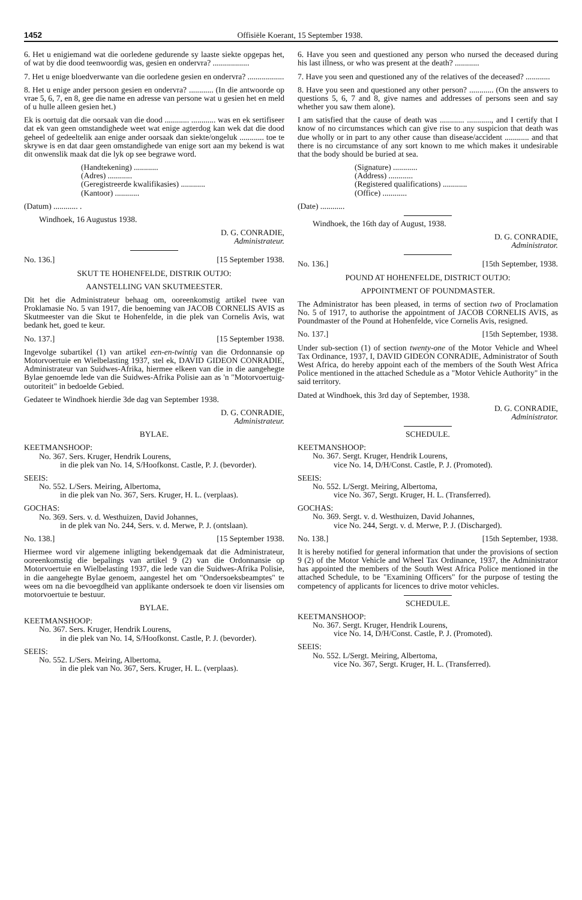1452 Offisiële Koerant, 15 September 1938.
6. Het u enigiemand wat die oorledene gedurende sy laaste siekte opgepas het, of wat by die dood teenwoordig was, gesien en ondervra? ..................
7. Het u enige bloedverwante van die oorledene gesien en ondervra? ..................
8. Het u enige ander persoon gesien en ondervra? ............ (In die antwoorde op vrae 5, 6, 7, en 8, gee die name en adresse van persone wat u gesien het en meld of u hulle alleen gesien het.)
Ek is oortuig dat die oorsaak van die dood ............ ............ was en ek sertifiseer dat ek van geen omstandighede weet wat enige agterdog kan wek dat die dood geheel of gedeeltelik aan enige ander oorsaak dan siekte/ongeluk ............ toe te skrywe is en dat daar geen omstandighede van enige sort aan my bekend is wat dit onwenslik maak dat die lyk op see begrawe word.
(Handtekening) ............
(Adres) ............
(Geregistreerde kwalifikasies) ............
(Kantoor) ............
(Datum) ............ .
Windhoek, 16 Augustus 1938.
D. G. CONRADIE,
Administrateur.
No. 136.] [15 September 1938.
SKUT TE HOHENFELDE, DISTRIK OUTJO:
AANSTELLING VAN SKUTMEESTER.
Dit het die Administrateur behaag om, ooreenkomstig artikel twee van Proklamasie No. 5 van 1917, die benoeming van JACOB CORNELIS AVIS as Skutmeester van die Skut te Hohenfelde, in die plek van Cornelis Avis, wat bedank het, goed te keur.
No. 137.] [15 September 1938.
Ingevolge subartikel (1) van artikel een-en-twintig van die Ordonnansie op Motorvoertuie en Wielbelasting 1937, stel ek, DAVID GIDEON CONRADIE, Administrateur van Suidwes-Afrika, hiermee elkeen van die in die aangehegte Bylae genoemde lede van die Suidwes-Afrika Polisie aan as 'n "Motorvoertuig-outoriteit" in bedoelde Gebied.
Gedateer te Windhoek hierdie 3de dag van September 1938.
D. G. CONRADIE,
Administrateur.
BYLAE.
KEETMANSHOOP:
No. 367. Sers. Kruger, Hendrik Lourens,
in die plek van No. 14, S/Hoofkonst. Castle, P. J. (bevorder).
SEEIS:
No. 552. L/Sers. Meiring, Albertoma,
in die plek van No. 367, Sers. Kruger, H. L. (verplaas).
GOCHAS:
No. 369. Sers. v. d. Westhuizen, David Johannes,
in de plek van No. 244, Sers. v. d. Merwe, P. J. (ontslaan).
No. 138.] [15 September 1938.
Hiermee word vir algemene inligting bekendgemaak dat die Administrateur, ooreenkomstig die bepalings van artikel 9 (2) van die Ordonnansie op Motorvoertuie en Wielbelasting 1937, die lede van die Suidwes-Afrika Polisie, in die aangehegte Bylae genoem, aangestel het om "Ondersoeksbeamptes" te wees om na die bevoegdheid van applikante ondersoek te doen vir lisensies om motorvoertuie te bestuur.
BYLAE.
KEETMANSHOOP:
No. 367. Sers. Kruger, Hendrik Lourens,
in die plek van No. 14, S/Hoofkonst. Castle, P. J. (bevorder).
SEEIS:
No. 552. L/Sers. Meiring, Albertoma,
in die plek van No. 367, Sers. Kruger, H. L. (verplaas).
6. Have you seen and questioned any person who nursed the deceased during his last illness, or who was present at the death? ............
7. Have you seen and questioned any of the relatives of the deceased? ............
8. Have you seen and questioned any other person? ............ (On the answers to questions 5, 6, 7 and 8, give names and addresses of persons seen and say whether you saw them alone).
I am satisfied that the cause of death was ............ ............, and I certify that I know of no circumstances which can give rise to any suspicion that death was due wholly or in part to any other cause than disease/accident ............ and that there is no circumstance of any sort known to me which makes it undesirable that the body should be buried at sea.
(Signature) ............
(Address) ............
(Registered qualifications) ............
(Office) ............
(Date) ............
Windhoek, the 16th day of August, 1938.
D. G. CONRADIE,
Administrator.
No. 136.] [15th September, 1938.
POUND AT HOHENFELDE, DISTRICT OUTJO:
APPOINTMENT OF POUNDMASTER.
The Administrator has been pleased, in terms of section two of Proclamation No. 5 of 1917, to authorise the appointment of JACOB CORNELIS AVIS, as Poundmaster of the Pound at Hohenfelde, vice Cornelis Avis, resigned.
No. 137.] [15th September, 1938.
Under sub-section (1) of section twenty-one of the Motor Vehicle and Wheel Tax Ordinance, 1937, I, DAVID GIDEON CONRADIE, Administrator of South West Africa, do hereby appoint each of the members of the South West Africa Police mentioned in the attached Schedule as a "Motor Vehicle Authority" in the said territory.
Dated at Windhoek, this 3rd day of September, 1938.
D. G. CONRADIE,
Administrator.
SCHEDULE.
KEETMANSHOOP:
No. 367. Sergt. Kruger, Hendrik Lourens,
vice No. 14, D/H/Const. Castle, P. J. (Promoted).
SEEIS:
No. 552. L/Sergt. Meiring, Albertoma,
vice No. 367, Sergt. Kruger, H. L. (Transferred).
GOCHAS:
No. 369. Sergt. v. d. Westhuizen, David Johannes,
vice No. 244, Sergt. v. d. Merwe, P. J. (Discharged).
No. 138.] [15th September, 1938.
It is hereby notified for general information that under the provisions of section 9 (2) of the Motor Vehicle and Wheel Tax Ordinance, 1937, the Administrator has appointed the members of the South West Africa Police mentioned in the attached Schedule, to be "Examining Officers" for the purpose of testing the competency of applicants for licences to drive motor vehicles.
SCHEDULE.
KEETMANSHOOP:
No. 367. Sergt. Kruger, Hendrik Lourens,
vice No. 14, D/H/Const. Castle, P. J. (Promoted).
SEEIS:
No. 552. L/Sergt. Meiring, Albertoma,
vice No. 367, Sergt. Kruger, H. L. (Transferred).